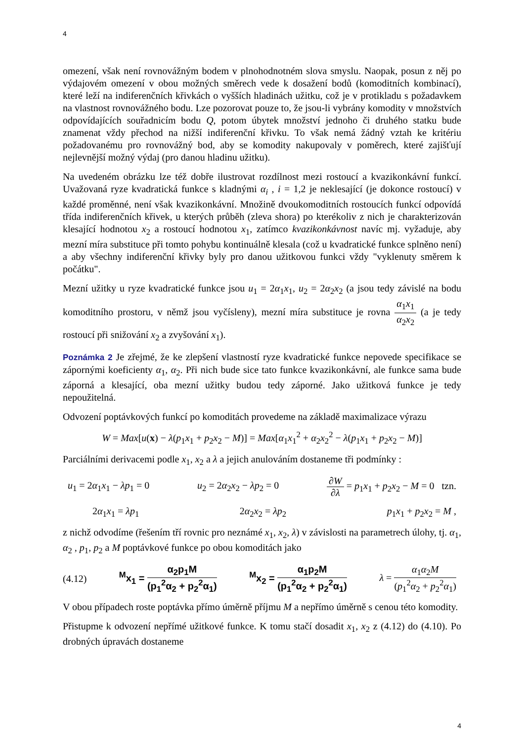4
omezení, však není rovnovážným bodem v plnohodnotném slova smyslu. Naopak, posun z něj po výdajovém omezení v obou možných směrech vede k dosažení bodů (komoditních kombinací), které leží na indiferenčních křivkách o vyšších hladinách užitku, což je v protikladu s požadavkem na vlastnost rovnovážného bodu. Lze pozorovat pouze to, že jsou-li vybrány komodity v množstvích odpovídajících souřadnicím bodu Q, potom úbytek množství jednoho či druhého statku bude znamenat vždy přechod na nižší indiferenční křivku. To však nemá žádný vztah ke kritériu požadovanému pro rovnovážný bod, aby se komodity nakupovaly v poměrech, které zajišťují nejlevnější možný výdaj (pro danou hladinu užitku).
Na uvedeném obrázku lze též dobře ilustrovat rozdílnost mezi rostoucí a kvazikonkávní funkcí. Uvažovaná ryze kvadratická funkce s kladnými α<sub>i</sub> , i = 1,2 je neklesající (je dokonce rostoucí) v každé proměnné, není však kvazikonkávní. Množině dvoukomoditních rostoucích funkcí odpovídá třída indiferenčních křivek, u kterých průběh (zleva shora) po kterékoliv z nich je charakterizován klesající hodnotou x<sub>2</sub> a rostoucí hodnotou x<sub>1</sub>, zatímco kvazikonkávnost navíc mj. vyžaduje, aby mezní míra substituce při tomto pohybu kontinuálně klesala (což u kvadratické funkce splněno není) a aby všechny indiferenční křivky byly pro danou užitkovou funkci vždy "vyklenuty směrem k počátku".
Mezní užitky u ryze kvadratické funkce jsou u<sub>1</sub> = 2α<sub>1</sub>x<sub>1</sub>, u<sub>2</sub> = 2α<sub>2</sub>x<sub>2</sub> (a jsou tedy závislé na bodu komoditního prostoru, v němž jsou vyčísleny), mezní míra substituce je rovna α<sub>1</sub>x<sub>1</sub> α<sub>2</sub>x<sub>2</sub> (a je tedy rostoucí při snižování x<sub>2</sub> a zvyšování x<sub>1</sub>).
Poznámka 2 Je zřejmé, že ke zlepšení vlastností ryze kvadratické funkce nepovede specifikace se zápornými koeficienty α<sub>1</sub>, α<sub>2</sub>. Při nich bude sice tato funkce kvazikonkávní, ale funkce sama bude záporná a klesající, oba mezní užitky budou tedy záporné. Jako užitková funkce je tedy nepoužitelná.
Odvození poptávkových funkcí po komoditách provedeme na základě maximalizace výrazu
W = Max[u(x) − λ(p<sub>1</sub>x<sub>1</sub> + p<sub>2</sub>x<sub>2</sub> − M)] = Max[α<sub>1</sub>x<sub>1</sub><sup>2</sup> + α<sub>2</sub>x<sub>2</sub><sup>2</sup> − λ(p<sub>1</sub>x<sub>1</sub> + p<sub>2</sub>x<sub>2</sub> − M)]
Parciálními derivacemi podle x<sub>1</sub>, x<sub>2</sub> a λ a jejich anulováním dostaneme tři podmínky :
u<sub>1</sub> = 2α<sub>1</sub>x<sub>1</sub> − λp<sub>1</sub> = 0 u<sub>2</sub> = 2α<sub>2</sub>x<sub>2</sub> − λp<sub>2</sub> = 0 ∂W ∂λ = p<sub>1</sub>x<sub>1</sub> + p<sub>2</sub>x<sub>2</sub> − M = 0 tzn.
2α<sub>1</sub>x<sub>1</sub> = λp<sub>1</sub> 2α<sub>2</sub>x<sub>2</sub> = λp<sub>2</sub> p<sub>1</sub>x<sub>1</sub> + p<sub>2</sub>x<sub>2</sub> = M ,
z nichž odvodíme (řešením tří rovnic pro neznámé x<sub>1</sub>, x<sub>2</sub>, λ) v závislosti na parametrech úlohy, tj. α<sub>1</sub>, α<sub>2</sub> , p<sub>1</sub>, p<sub>2</sub> a M poptávkové funkce po obou komoditách jako
(4.12) <sup>M</sup>x<sub>1</sub> = α<sub>2</sub>p<sub>1</sub>M (p<sub>1</sub><sup>2</sup>α<sub>2</sub> + p<sub>2</sub><sup>2</sup>α<sub>1</sub>) <sup>M</sup>x<sub>2</sub> = α<sub>1</sub>p<sub>2</sub>M (p<sub>1</sub><sup>2</sup>α<sub>2</sub> + p<sub>2</sub><sup>2</sup>α<sub>1</sub>) λ = α<sub>1</sub>α<sub>2</sub>M (p<sub>1</sub><sup>2</sup>α<sub>2</sub> + p<sub>2</sub><sup>2</sup>α<sub>1</sub>)
V obou případech roste poptávka přímo úměrně příjmu M a nepřímo úměrně s cenou této komodity.
Přistupme k odvození nepřímé užitkové funkce. K tomu stačí dosadit x<sub>1</sub>, x<sub>2</sub> z (4.12) do (4.10). Po drobných úpravách dostaneme
4